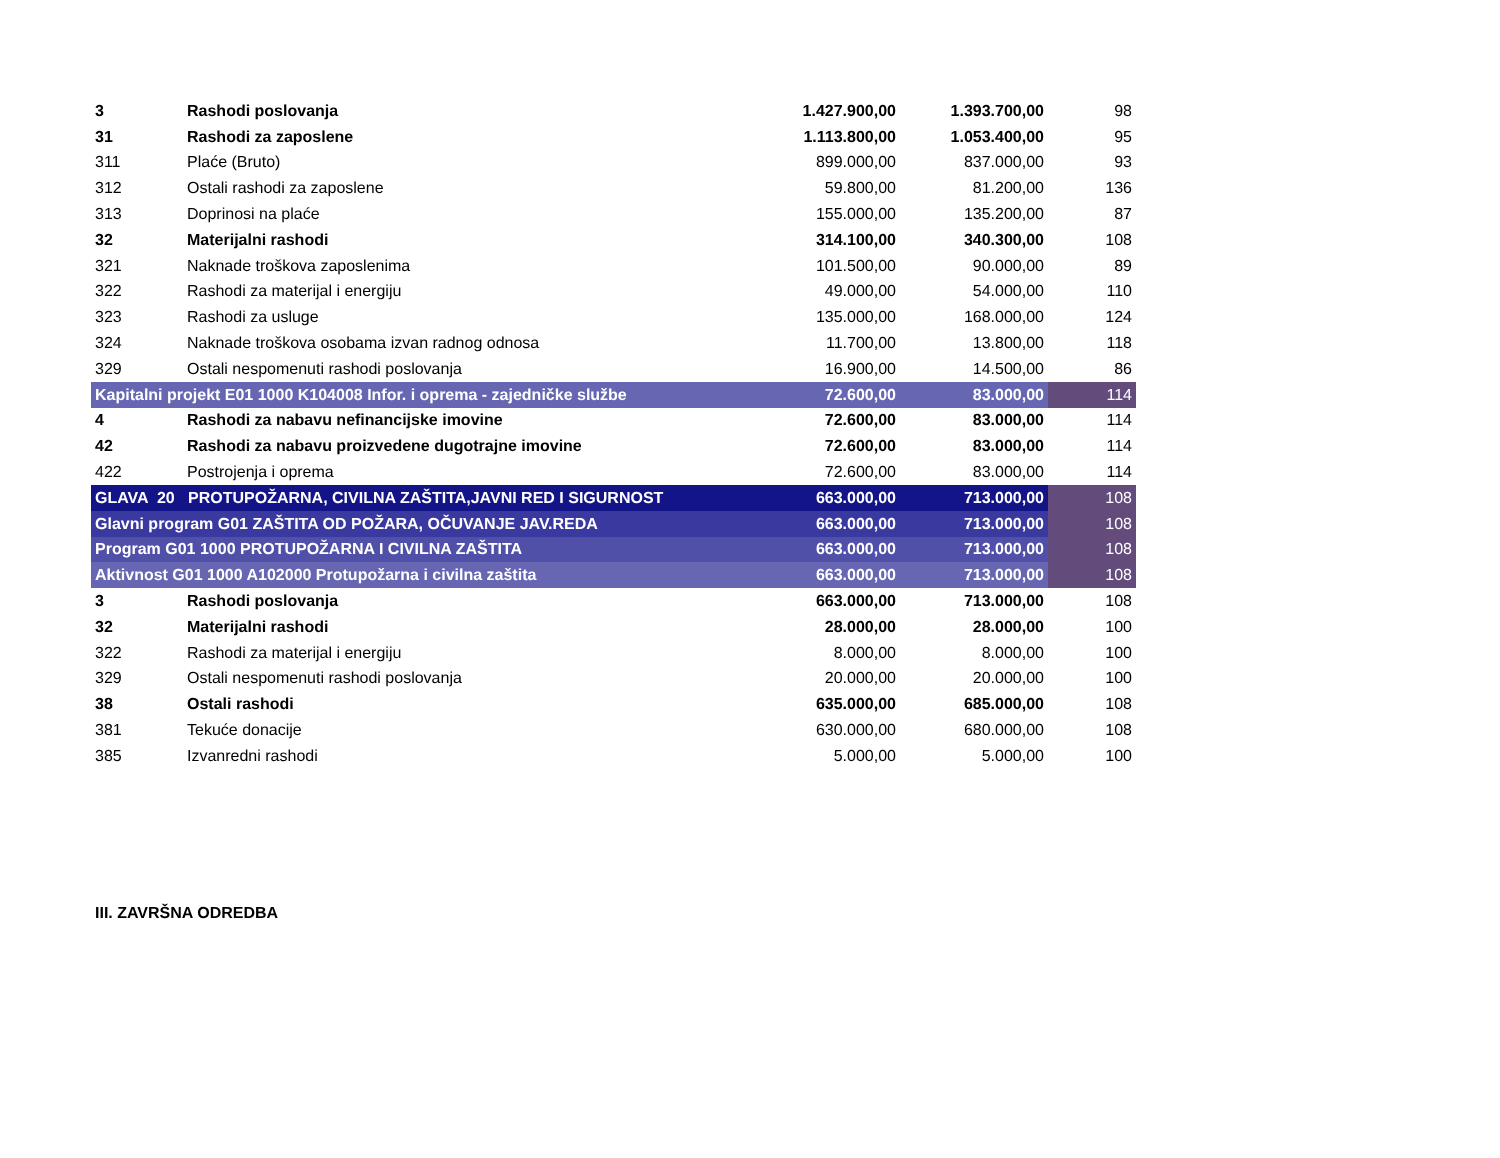| 3 | Rashodi poslovanja | 1.427.900,00 | 1.393.700,00 | 98 |
| 31 | Rashodi za zaposlene | 1.113.800,00 | 1.053.400,00 | 95 |
| 311 | Plaće (Bruto) | 899.000,00 | 837.000,00 | 93 |
| 312 | Ostali rashodi za zaposlene | 59.800,00 | 81.200,00 | 136 |
| 313 | Doprinosi na plaće | 155.000,00 | 135.200,00 | 87 |
| 32 | Materijalni rashodi | 314.100,00 | 340.300,00 | 108 |
| 321 | Naknade troškova zaposlenima | 101.500,00 | 90.000,00 | 89 |
| 322 | Rashodi za materijal i energiju | 49.000,00 | 54.000,00 | 110 |
| 323 | Rashodi za usluge | 135.000,00 | 168.000,00 | 124 |
| 324 | Naknade troškova osobama izvan radnog odnosa | 11.700,00 | 13.800,00 | 118 |
| 329 | Ostali nespomenuti rashodi poslovanja | 16.900,00 | 14.500,00 | 86 |
| Kapitalni projekt E01 1000 K104008 Infor. i oprema - zajedničke službe | | 72.600,00 | 83.000,00 | 114 |
| 4 | Rashodi za nabavu nefinancijske imovine | 72.600,00 | 83.000,00 | 114 |
| 42 | Rashodi za nabavu proizvedene dugotrajne imovine | 72.600,00 | 83.000,00 | 114 |
| 422 | Postrojenja i oprema | 72.600,00 | 83.000,00 | 114 |
| GLAVA 20 PROTUPOŽARNA, CIVILNA ZAŠTITA,JAVNI RED I SIGURNOST | | 663.000,00 | 713.000,00 | 108 |
| Glavni program G01 ZAŠTITA OD POŽARA, OČUVANJE JAV.REDA | | 663.000,00 | 713.000,00 | 108 |
| Program G01 1000 PROTUPOŽARNA I CIVILNA ZAŠTITA | | 663.000,00 | 713.000,00 | 108 |
| Aktivnost G01 1000 A102000 Protupožarna i civilna zaštita | | 663.000,00 | 713.000,00 | 108 |
| 3 | Rashodi poslovanja | 663.000,00 | 713.000,00 | 108 |
| 32 | Materijalni rashodi | 28.000,00 | 28.000,00 | 100 |
| 322 | Rashodi za materijal i energiju | 8.000,00 | 8.000,00 | 100 |
| 329 | Ostali nespomenuti rashodi poslovanja | 20.000,00 | 20.000,00 | 100 |
| 38 | Ostali rashodi | 635.000,00 | 685.000,00 | 108 |
| 381 | Tekuće donacije | 630.000,00 | 680.000,00 | 108 |
| 385 | Izvanredni rashodi | 5.000,00 | 5.000,00 | 100 |
III. ZAVRŠNA ODREDBA